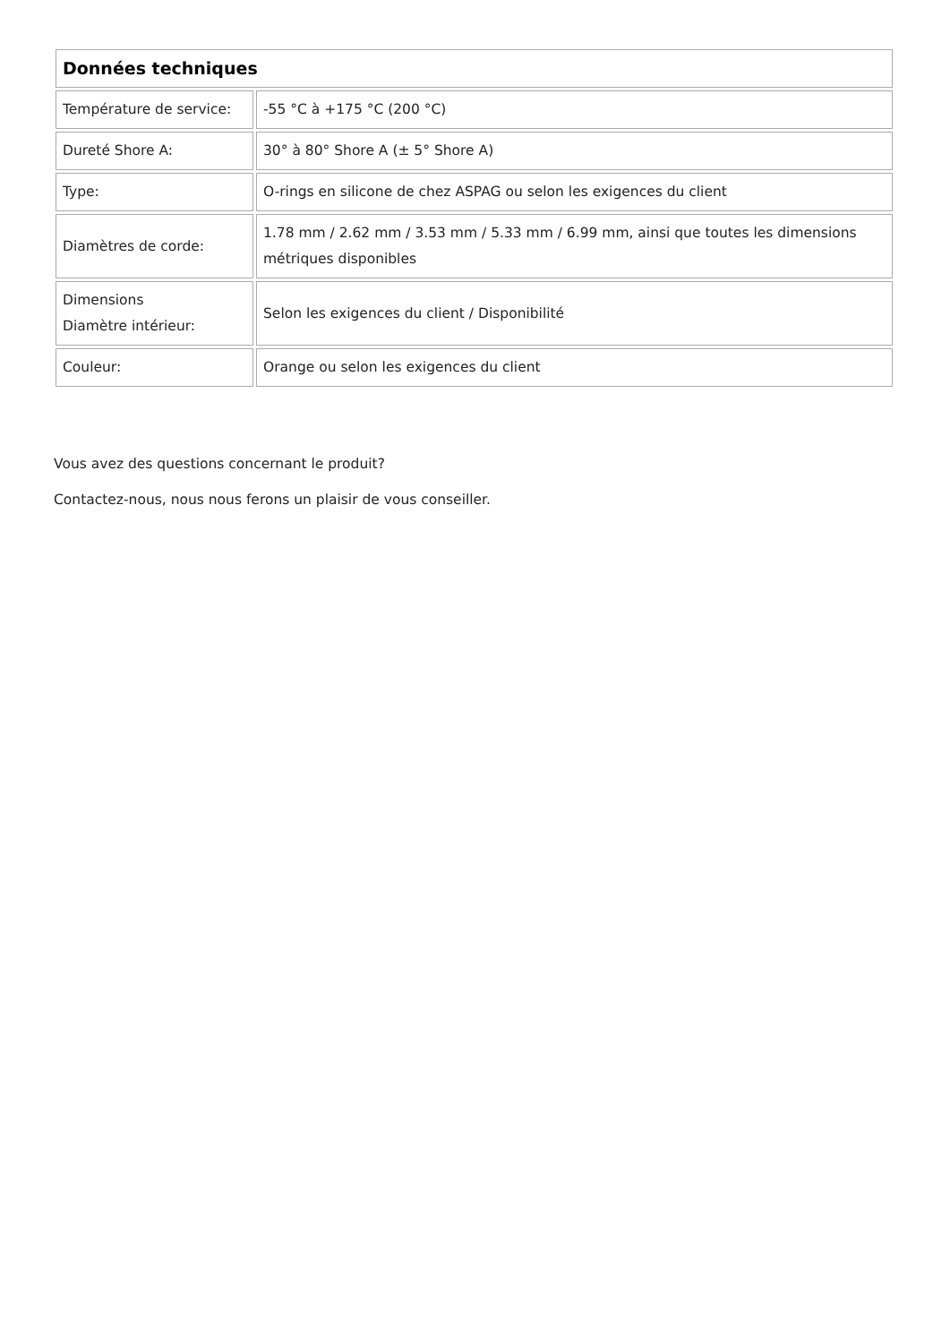| Données techniques | |
| --- | --- |
| Température de service: | -55 °C à +175 °C (200 °C) |
| Dureté Shore A: | 30° à 80° Shore A (± 5° Shore A) |
| Type: | O-rings en silicone de chez ASPAG ou selon les exigences du client |
| Diamètres de corde: | 1.78 mm / 2.62 mm / 3.53 mm / 5.33 mm / 6.99 mm, ainsi que toutes les dimensions métriques disponibles |
| Dimensions Diamètre intérieur: | Selon les exigences du client / Disponibilité |
| Couleur: | Orange ou selon les exigences du client |
Vous avez des questions concernant le produit?
Contactez-nous, nous nous ferons un plaisir de vous conseiller.